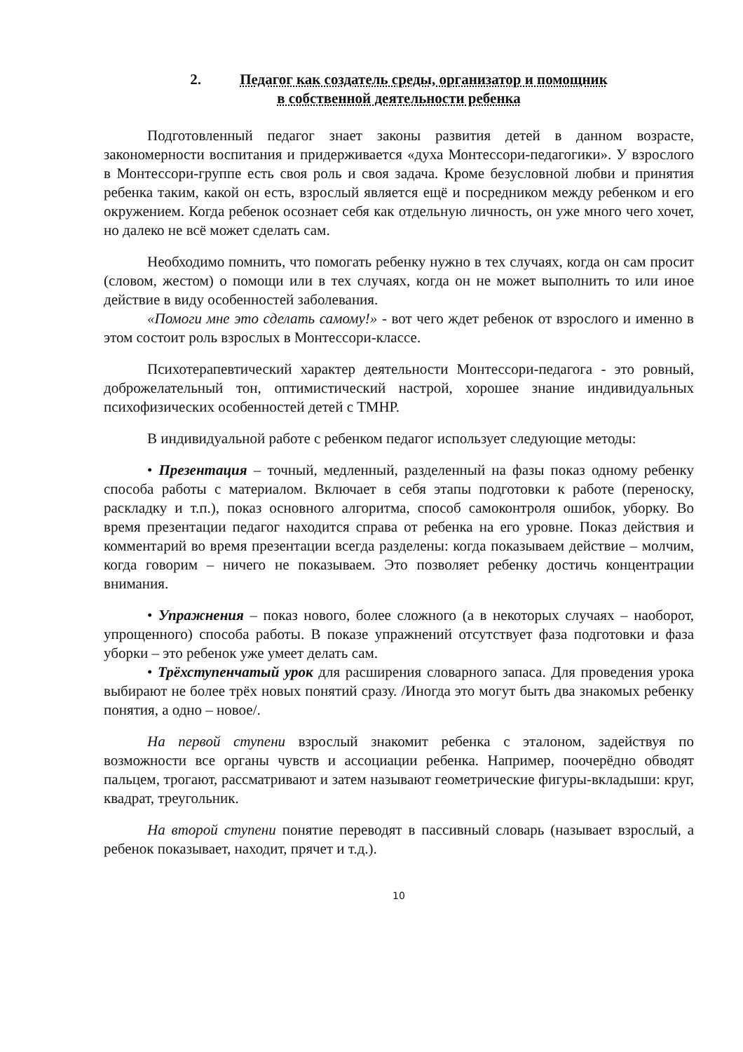2. Педагог как создатель среды, организатор и помощник
в собственной деятельности ребенка
Подготовленный педагог знает законы развития детей в данном возрасте, закономерности воспитания и придерживается «духа Монтессори-педагогики». У взрослого в Монтессори-группе есть своя роль и своя задача. Кроме безусловной любви и принятия ребенка таким, какой он есть, взрослый является ещё и посредником между ребенком и его окружением. Когда ребенок осознает себя как отдельную личность, он уже много чего хочет, но далеко не всё может сделать сам.
Необходимо помнить, что помогать ребенку нужно в тех случаях, когда он сам просит (словом, жестом) о помощи или в тех случаях, когда он не может выполнить то или иное действие в виду особенностей заболевания.
«Помоги мне это сделать самому!» - вот чего ждет ребенок от взрослого и именно в этом состоит роль взрослых в Монтессори-классе.
Психотерапевтический характер деятельности Монтессори-педагога - это ровный, доброжелательный тон, оптимистический настрой, хорошее знание индивидуальных психофизических особенностей детей с ТМНР.
В индивидуальной работе с ребенком педагог использует следующие методы:
• Презентация – точный, медленный, разделенный на фазы показ одному ребенку способа работы с материалом. Включает в себя этапы подготовки к работе (переноску, раскладку и т.п.), показ основного алгоритма, способ самоконтроля ошибок, уборку. Во время презентации педагог находится справа от ребенка на его уровне. Показ действия и комментарий во время презентации всегда разделены: когда показываем действие – молчим, когда говорим – ничего не показываем. Это позволяет ребенку достичь концентрации внимания.
• Упражнения – показ нового, более сложного (а в некоторых случаях – наоборот, упрощенного) способа работы. В показе упражнений отсутствует фаза подготовки и фаза уборки – это ребенок уже умеет делать сам.
• Трёхступенчатый урок для расширения словарного запаса. Для проведения урока выбирают не более трёх новых понятий сразу. /Иногда это могут быть два знакомых ребенку понятия, а одно – новое/.
На первой ступени взрослый знакомит ребенка с эталоном, задействуя по возможности все органы чувств и ассоциации ребенка. Например, поочерёдно обводят пальцем, трогают, рассматривают и затем называют геометрические фигуры-вкладыши: круг, квадрат, треугольник.
На второй ступени понятие переводят в пассивный словарь (называет взрослый, а ребенок показывает, находит, прячет и т.д.).
10